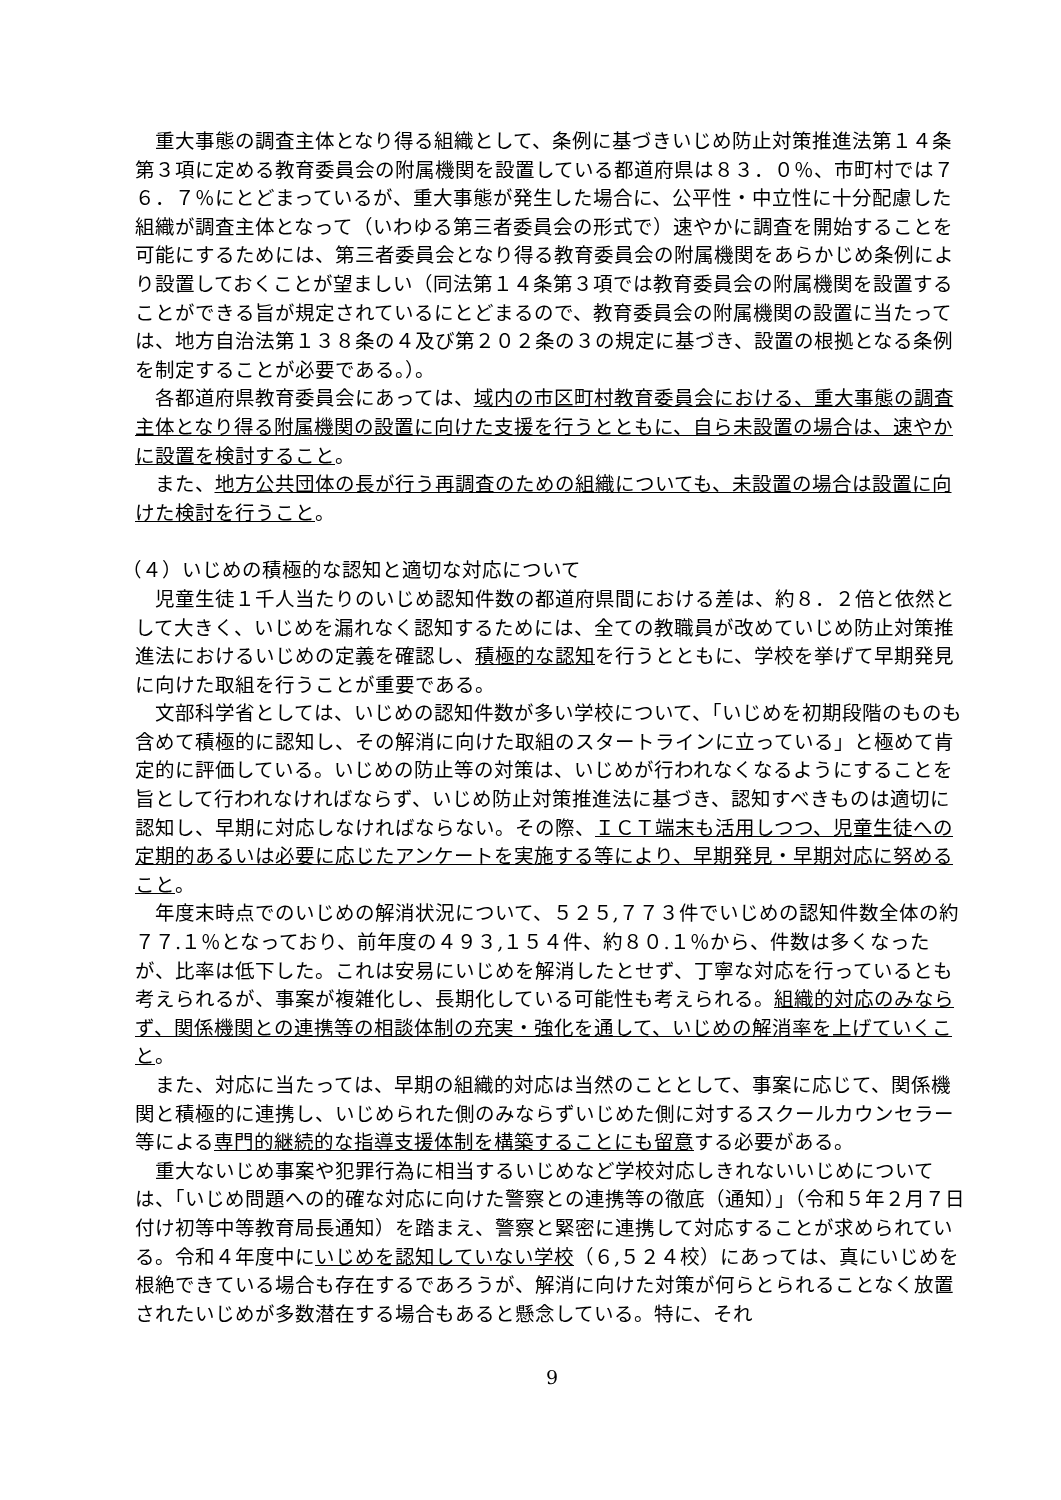重大事態の調査主体となり得る組織として、条例に基づきいじめ防止対策推進法第１４条第３項に定める教育委員会の附属機関を設置している都道府県は８３．０％、市町村では７６．７％にとどまっているが、重大事態が発生した場合に、公平性・中立性に十分配慮した組織が調査主体となって（いわゆる第三者委員会の形式で）速やかに調査を開始することを可能にするためには、第三者委員会となり得る教育委員会の附属機関をあらかじめ条例により設置しておくことが望ましい（同法第１４条第３項では教育委員会の附属機関を設置することができる旨が規定されているにとどまるので、教育委員会の附属機関の設置に当たっては、地方自治法第１３８条の４及び第２０２条の３の規定に基づき、設置の根拠となる条例を制定することが必要である。）。
各都道府県教育委員会にあっては、域内の市区町村教育委員会における、重大事態の調査主体となり得る附属機関の設置に向けた支援を行うとともに、自ら未設置の場合は、速やかに設置を検討すること。
また、地方公共団体の長が行う再調査のための組織についても、未設置の場合は設置に向けた検討を行うこと。
（４）いじめの積極的な認知と適切な対応について
児童生徒１千人当たりのいじめ認知件数の都道府県間における差は、約８．２倍と依然として大きく、いじめを漏れなく認知するためには、全ての教職員が改めていじめ防止対策推進法におけるいじめの定義を確認し、積極的な認知を行うとともに、学校を挙げて早期発見に向けた取組を行うことが重要である。
文部科学省としては、いじめの認知件数が多い学校について、「いじめを初期段階のものも含めて積極的に認知し、その解消に向けた取組のスタートラインに立っている」と極めて肯定的に評価している。いじめの防止等の対策は、いじめが行われなくなるようにすることを旨として行われなければならず、いじめ防止対策推進法に基づき、認知すべきものは適切に認知し、早期に対応しなければならない。その際、ＩＣＴ端末も活用しつつ、児童生徒への定期的あるいは必要に応じたアンケートを実施する等により、早期発見・早期対応に努めること。
年度末時点でのいじめの解消状況について、５２５,７７３件でいじめの認知件数全体の約７７.１％となっており、前年度の４９３,１５４件、約８０.１％から、件数は多くなったが、比率は低下した。これは安易にいじめを解消したとせず、丁寧な対応を行っているとも考えられるが、事案が複雑化し、長期化している可能性も考えられる。組織的対応のみならず、関係機関との連携等の相談体制の充実・強化を通して、いじめの解消率を上げていくこと。
また、対応に当たっては、早期の組織的対応は当然のこととして、事案に応じて、関係機関と積極的に連携し、いじめられた側のみならずいじめた側に対するスクールカウンセラー等による専門的継続的な指導支援体制を構築することにも留意する必要がある。
重大ないじめ事案や犯罪行為に相当するいじめなど学校対応しきれないいじめについては、「いじめ問題への的確な対応に向けた警察との連携等の徹底（通知）」（令和５年２月７日付け初等中等教育局長通知）を踏まえ、警察と緊密に連携して対応することが求められている。令和４年度中にいじめを認知していない学校（６,５２４校）にあっては、真にいじめを根絶できている場合も存在するであろうが、解消に向けた対策が何らとられることなく放置されたいじめが多数潜在する場合もあると懸念している。特に、それ
9